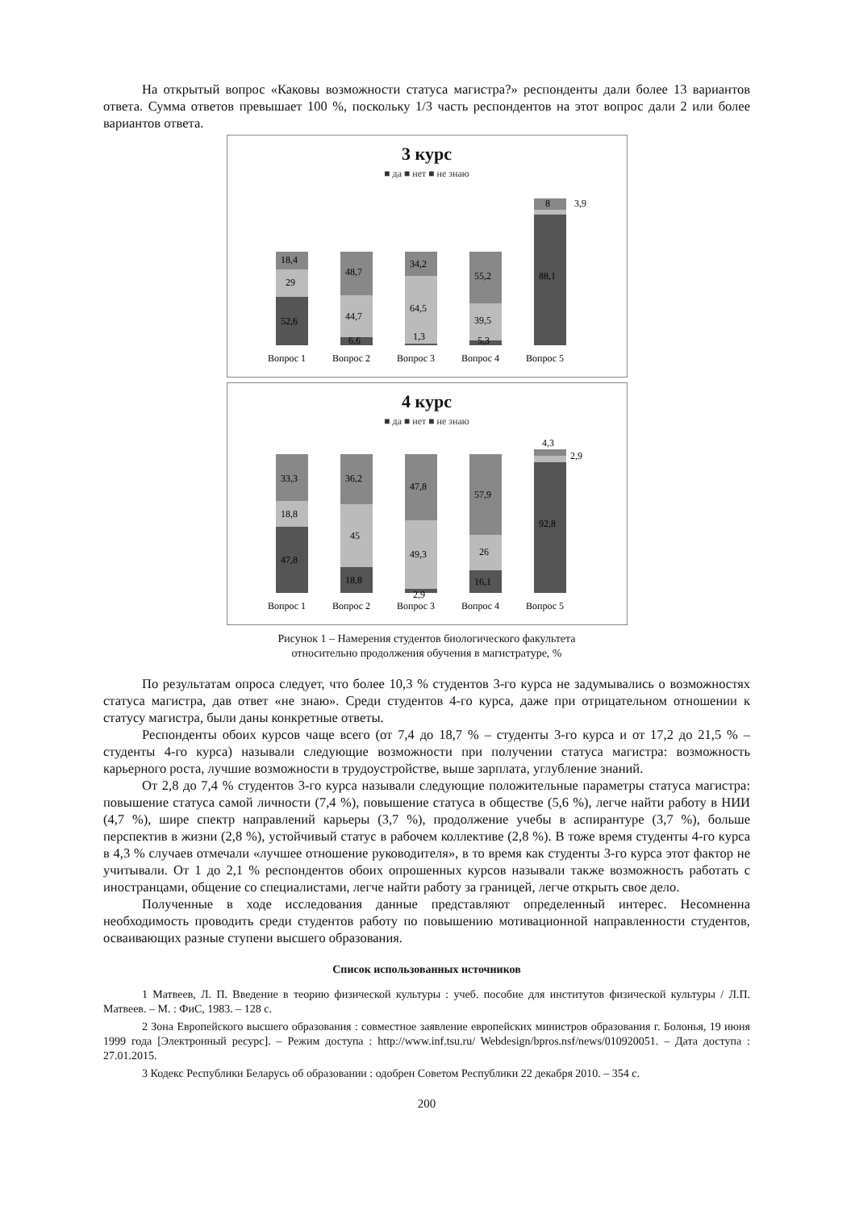На открытый вопрос «Каковы возможности статуса магистра?» респонденты дали более 13 вариантов ответа. Сумма ответов превышает 100 %, поскольку 1/3 часть респондентов на этот вопрос дали 2 или более вариантов ответа.
3 курс
■ да ■ нет ■ не знаю
18,4
29
52,6
48,7
44,7
6,6
34,2
64,5
1,3
55,2
39,5
5,3
8
3,9
88,1
Вопрос 1
Вопрос 2
Вопрос 3
Вопрос 4
Вопрос 5
4 курс
■ да ■ нет ■ не знаю
33,3
18,8
47,8
36,2
45
18,8
47,8
49,3
2,9
57,9
26
16,1
4,3
2,9
92,8
Вопрос 1
Вопрос 2
Вопрос 3
Вопрос 4
Вопрос 5
Рисунок 1 – Намерения студентов биологического факультета
относительно продолжения обучения в магистратуре, %
По результатам опроса следует, что более 10,3 % студентов 3-го курса не задумывались о возможностях статуса магистра, дав ответ «не знаю». Среди студентов 4-го курса, даже при отрицательном отношении к статусу магистра, были даны конкретные ответы.
Респонденты обоих курсов чаще всего (от 7,4 до 18,7 % – студенты 3-го курса и от 17,2 до 21,5 % – студенты 4-го курса) называли следующие возможности при получении статуса магистра: возможность карьерного роста, лучшие возможности в трудоустройстве, выше зарплата, углубление знаний.
От 2,8 до 7,4 % студентов 3-го курса называли следующие положительные параметры статуса магистра: повышение статуса самой личности (7,4 %), повышение статуса в обществе (5,6 %), легче найти работу в НИИ (4,7 %), шире спектр направлений карьеры (3,7 %), продолжение учебы в аспирантуре (3,7 %), больше перспектив в жизни (2,8 %), устойчивый статус в рабочем коллективе (2,8 %). В тоже время студенты 4-го курса в 4,3 % случаев отмечали «лучшее отношение руководителя», в то время как студенты 3-го курса этот фактор не учитывали. От 1 до 2,1 % респондентов обоих опрошенных курсов называли также возможность работать с иностранцами, общение со специалистами, легче найти работу за границей, легче открыть свое дело.
Полученные в ходе исследования данные представляют определенный интерес. Несомненна необходимость проводить среди студентов работу по повышению мотивационной направленности студентов, осваивающих разные ступени высшего образования.
Список использованных источников
1 Матвеев, Л. П. Введение в теорию физической культуры : учеб. пособие для институтов физической культуры / Л.П. Матвеев. – М. : ФиС, 1983. – 128 с.
2 Зона Европейского высшего образования : совместное заявление европейских министров образования г. Болонья, 19 июня 1999 года [Электронный ресурс]. – Режим доступа : http://www.inf.tsu.ru/ Webdesign/bpros.nsf/news/010920051. – Дата доступа : 27.01.2015.
3 Кодекс Республики Беларусь об образовании : одобрен Советом Республики 22 декабря 2010. – 354 с.
200